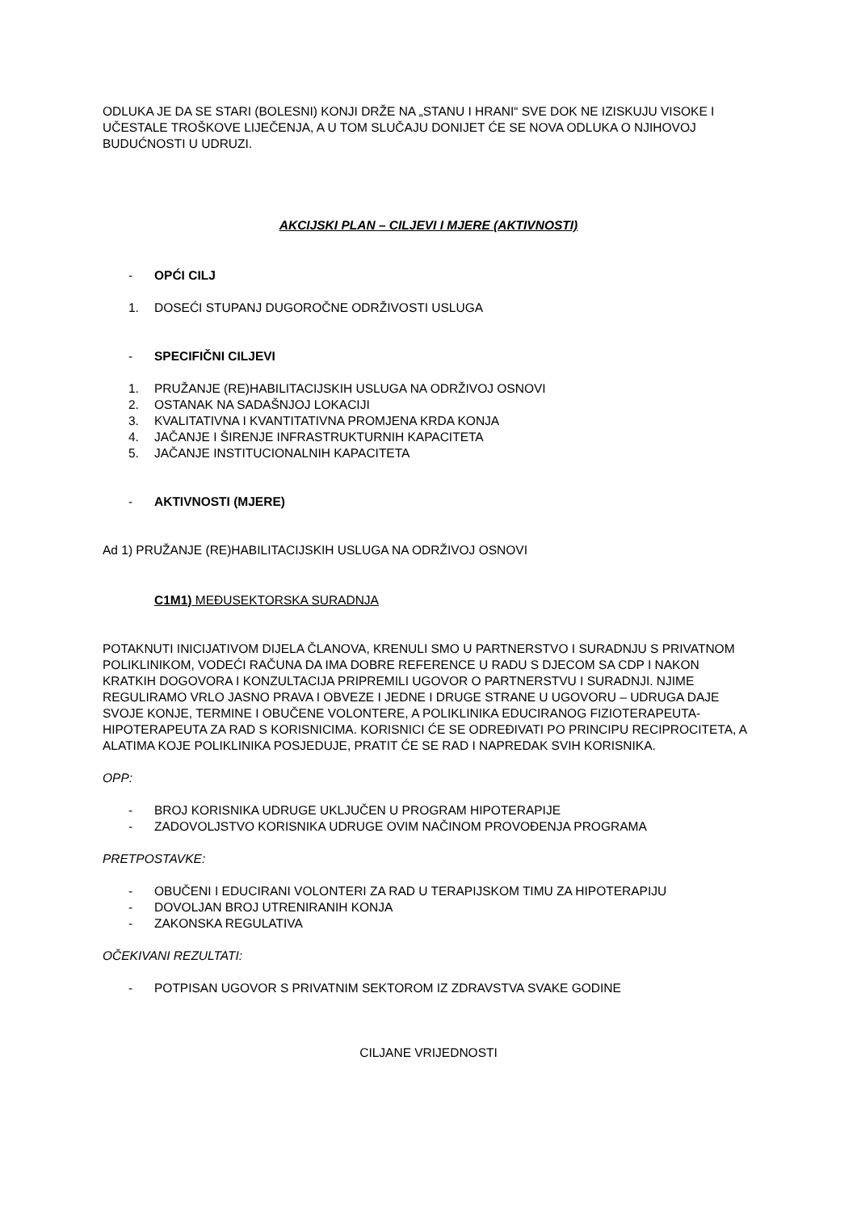ODLUKA JE DA SE STARI (BOLESNI) KONJI DRŽE NA „STANU I HRANI“ SVE DOK NE IZISKUJU VISOKE I UČESTALE TROŠKOVE LIJEČENJA, A U TOM SLUČAJU DONIJET ĆE SE NOVA ODLUKA O NJIHOVOJ BUDUĆNOSTI U UDRUZI.
AKCIJSKI PLAN – CILJEVI I MJERE (AKTIVNOSTI)
- OPĆI CILJ
1. DOSEĆI STUPANJ DUGOROČNE ODRŽIVOSTI USLUGA
- SPECIFIČNI CILJEVI
1. PRUŽANJE (RE)HABILITACIJSKIH USLUGA NA ODRŽIVOJ OSNOVI
2. OSTANAK NA SADAŠNJOJ LOKACIJI
3. KVALITATIVNA I KVANTITATIVNA PROMJENA KRDA KONJA
4. JAČANJE I ŠIRENJE INFRASTRUKTURNIH KAPACITETA
5. JAČANJE INSTITUCIONALNIH KAPACITETA
- AKTIVNOSTI (MJERE)
Ad 1) PRUŽANJE (RE)HABILITACIJSKIH USLUGA NA ODRŽIVOJ OSNOVI
C1M1) MEĐUSEKTORSKA SURADNJA
POTAKNUTI INICIJATIVOM DIJELA ČLANOVA, KRENULI SMO U PARTNERSTVO I SURADNJU S PRIVATNOM POLIKLINIKOM, VODEĆI RAČUNA DA IMA DOBRE REFERENCE U RADU S DJECOM SA CDP I NAKON KRATKIH DOGOVORA I KONZULTACIJA PRIPREMILI UGOVOR O PARTNERSTVU I SURADNJI. NJIME REGULIRAMO VRLO JASNO PRAVA I OBVEZE I JEDNE I DRUGE STRANE U UGOVORU – UDRUGA DAJE SVOJE KONJE, TERMINE I OBUČENE VOLONTERE, A POLIKLINIKA EDUCIRANOG FIZIOTERAPEUTA-HIPOTERAPEUTA ZA RAD S KORISNICIMA. KORISNICI ĆE SE ODREĐIVATI PO PRINCIPU RECIPROCITETA, A ALATIMA KOJE POLIKLINIKA POSJEDUJE, PRATIT ĆE SE RAD I NAPREDAK SVIH KORISNIKA.
OPP:
- BROJ KORISNIKA UDRUGE UKLJUČEN U PROGRAM HIPOTERAPIJE
- ZADOVOLJSTVO KORISNIKA UDRUGE OVIM NAČINOM PROVOĐENJA PROGRAMA
PRETPOSTAVKE:
- OBUČENI I EDUCIRANI VOLONTERI ZA RAD U TERAPIJSKOM TIMU ZA HIPOTERAPIJU
- DOVOLJAN BROJ UTRENIRANIH KONJA
- ZAKONSKA REGULATIVA
OČEKIVANI REZULTATI:
- POTPISAN UGOVOR S PRIVATNIM SEKTOROM IZ ZDRAVSTVA SVAKE GODINE
CILJANE VRIJEDNOSTI